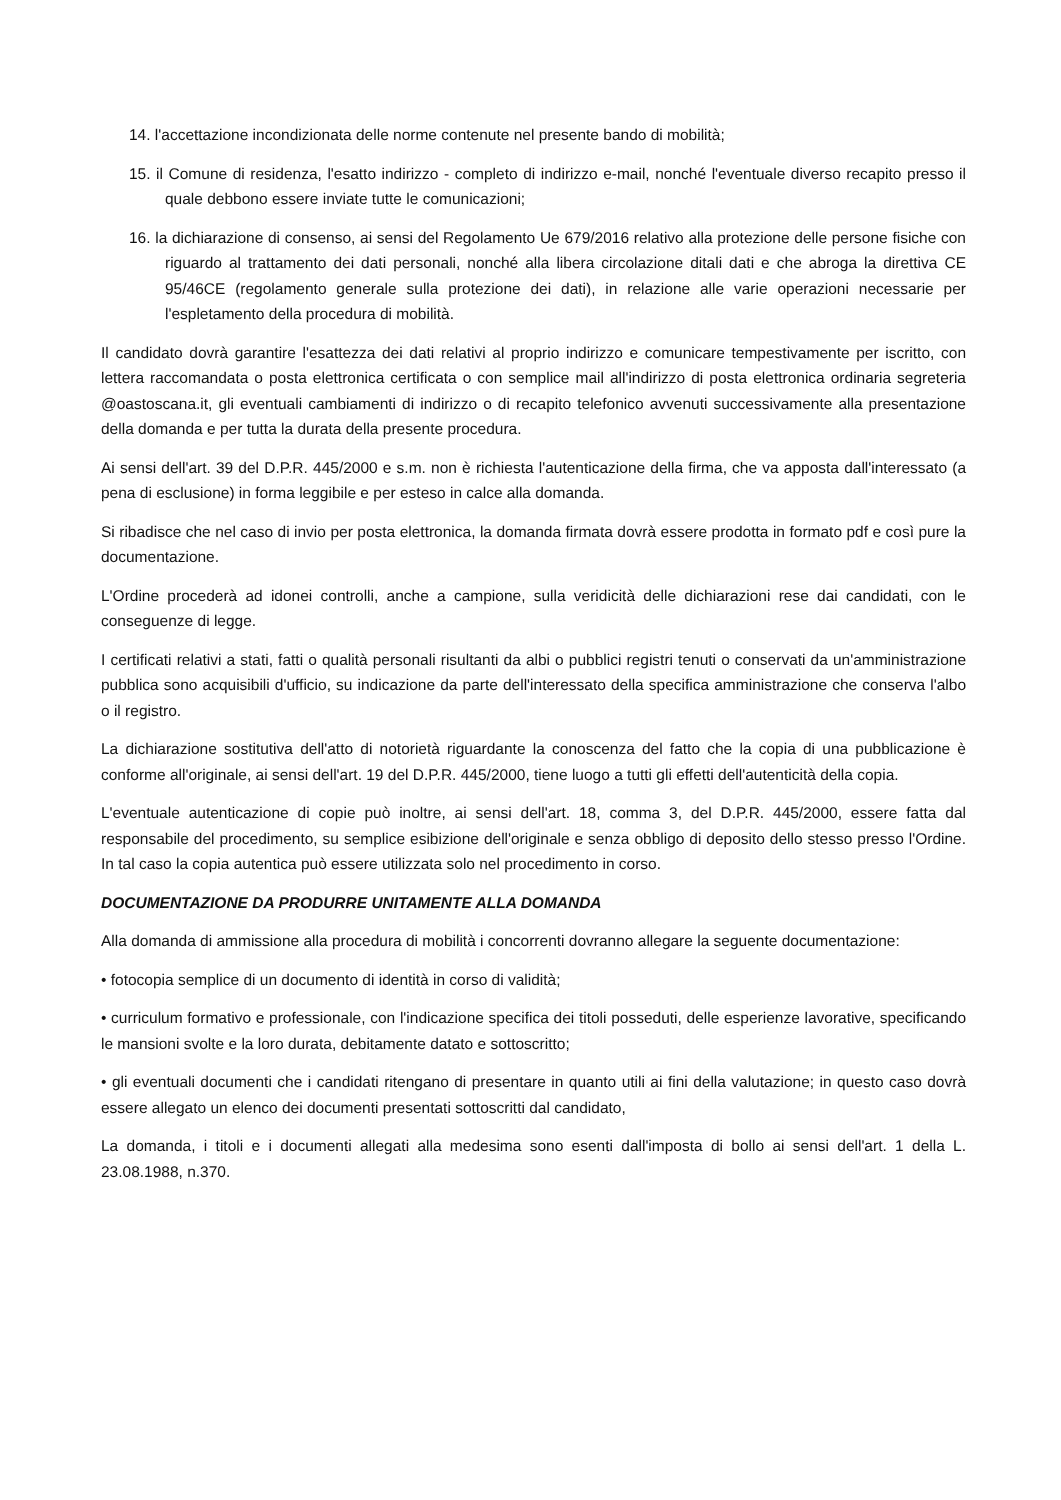14. l'accettazione incondizionata delle norme contenute nel presente bando di mobilità;
15. il Comune di residenza, l'esatto indirizzo - completo di indirizzo e-mail, nonché l'eventuale diverso recapito presso il quale debbono essere inviate tutte le comunicazioni;
16. la dichiarazione di consenso, ai sensi del Regolamento Ue 679/2016 relativo alla protezione delle persone fisiche con riguardo al trattamento dei dati personali, nonché alla libera circolazione ditali dati e che abroga la direttiva CE 95/46CE (regolamento generale sulla protezione dei dati), in relazione alle varie operazioni necessarie per l'espletamento della procedura di mobilità.
Il candidato dovrà garantire l'esattezza dei dati relativi al proprio indirizzo e comunicare tempestivamente per iscritto, con lettera raccomandata o posta elettronica certificata o con semplice mail all'indirizzo di posta elettronica ordinaria segreteria @oastoscana.it, gli eventuali cambiamenti di indirizzo o di recapito telefonico avvenuti successivamente alla presentazione della domanda e per tutta la durata della presente procedura.
Ai sensi dell'art. 39 del D.P.R. 445/2000 e s.m. non è richiesta l'autenticazione della firma, che va apposta dall'interessato (a pena di esclusione) in forma leggibile e per esteso in calce alla domanda.
Si ribadisce che nel caso di invio per posta elettronica, la domanda firmata dovrà essere prodotta in formato pdf e così pure la documentazione.
L'Ordine procederà ad idonei controlli, anche a campione, sulla veridicità delle dichiarazioni rese dai candidati, con le conseguenze di legge.
I certificati relativi a stati, fatti o qualità personali risultanti da albi o pubblici registri tenuti o conservati da un'amministrazione pubblica sono acquisibili d'ufficio, su indicazione da parte dell'interessato della specifica amministrazione che conserva l'albo o il registro.
La dichiarazione sostitutiva dell'atto di notorietà riguardante la conoscenza del fatto che la copia di una pubblicazione è conforme all'originale, ai sensi dell'art. 19 del D.P.R. 445/2000, tiene luogo a tutti gli effetti dell'autenticità della copia.
L'eventuale autenticazione di copie può inoltre, ai sensi dell'art. 18, comma 3, del D.P.R. 445/2000, essere fatta dal responsabile del procedimento, su semplice esibizione dell'originale e senza obbligo di deposito dello stesso presso l'Ordine. In tal caso la copia autentica può essere utilizzata solo nel procedimento in corso.
DOCUMENTAZIONE DA PRODURRE UNITAMENTE ALLA DOMANDA
Alla domanda di ammissione alla procedura di mobilità i concorrenti dovranno allegare la seguente documentazione:
• fotocopia semplice di un documento di identità in corso di validità;
• curriculum formativo e professionale, con l'indicazione specifica dei titoli posseduti, delle esperienze lavorative, specificando le mansioni svolte e la loro durata, debitamente datato e sottoscritto;
• gli eventuali documenti che i candidati ritengano di presentare in quanto utili ai fini della valutazione; in questo caso dovrà essere allegato un elenco dei documenti presentati sottoscritti dal candidato,
La domanda, i titoli e i documenti allegati alla medesima sono esenti dall'imposta di bollo ai sensi dell'art. 1 della L. 23.08.1988, n.370.